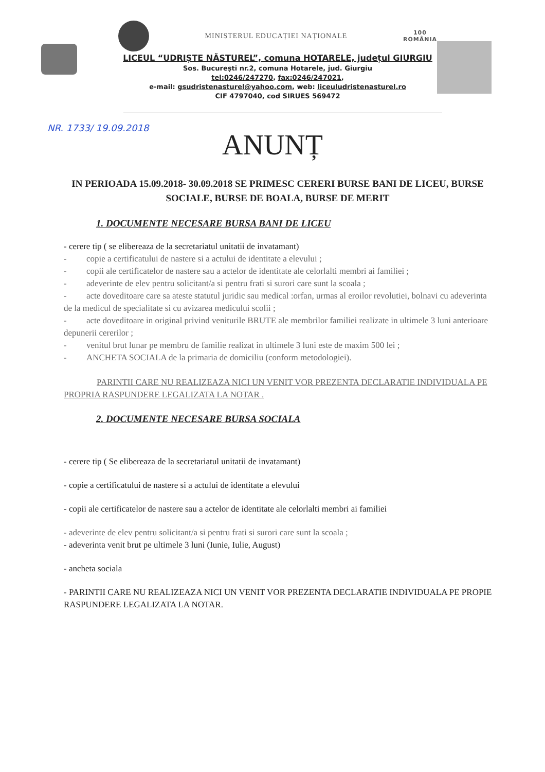MINISTERUL EDUCAȚIEI NAȚIONALE 100
ROMÂNIA
LICEUL “UDRIȘTE NĂSTUREL”, comuna HOTARELE, județul GIURGIU
Sos. București nr.2, comuna Hotarele, jud. Giurgiu
tel:0246/247270, fax:0246/247021,
e-mail: gsudristenasturel@yahoo.com, web: liceuludristenasturel.ro
CIF 4797040, cod SIRUES 569472
NR. 1733/ 19.09.2018
ANUNȚ
IN PERIOADA 15.09.2018- 30.09.2018 SE PRIMESC CERERI BURSE BANI DE LICEU, BURSE SOCIALE, BURSE DE BOALA, BURSE DE MERIT
1. DOCUMENTE NECESARE BURSA BANI DE LICEU
- cerere tip ( se elibereaza de la secretariatul unitatii de invatamant)
- copie a certificatului de nastere si a actului de identitate a elevului ;
- copii ale certificatelor de nastere sau a actelor de identitate ale celorlalti membri ai familiei ;
- adeverinte de elev pentru solicitant/a si pentru frati si surori care sunt la scoala ;
- acte doveditoare care sa ateste statutul juridic sau medical :orfan, urmas al eroilor revolutiei, bolnavi cu adeverinta de la medicul de specialitate si cu avizarea medicului scolii ;
- acte doveditoare in original privind veniturile BRUTE ale membrilor familiei realizate in ultimele 3 luni anterioare depunerii cererilor ;
- venitul brut lunar pe membru de familie realizat in ultimele 3 luni este de maxim 500 lei ;
- ANCHETA SOCIALA de la primaria de domiciliu (conform metodologiei).
PARINTII CARE NU REALIZEAZA NICI UN VENIT VOR PREZENTA DECLARATIE INDIVIDUALA PE PROPRIA RASPUNDERE LEGALIZATA LA NOTAR .
2. DOCUMENTE NECESARE BURSA SOCIALA
- cerere tip ( Se elibereaza de la secretariatul unitatii de invatamant)
- copie a certificatului de nastere si a actului de identitate a elevului
- copii ale certificatelor de nastere sau a actelor de identitate ale celorlalti membri ai familiei
- adeverinte de elev pentru solicitant/a si pentru frati si surori care sunt la scoala ;
- adeverinta venit brut pe ultimele 3 luni (Iunie, Iulie, August)
- ancheta sociala
- PARINTII CARE NU REALIZEAZA NICI UN VENIT VOR PREZENTA DECLARATIE INDIVIDUALA PE PROPIE RASPUNDERE LEGALIZATA LA NOTAR.